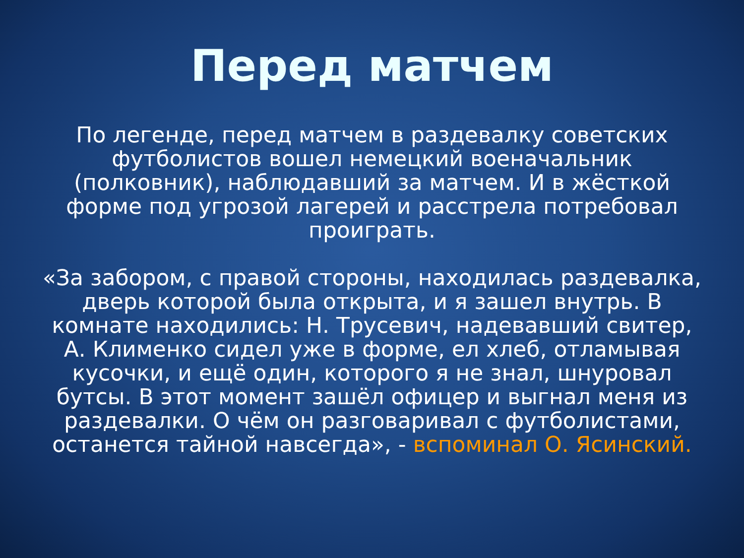Перед матчем
По легенде, перед матчем в раздевалку советских футболистов вошел немецкий военачальник (полковник), наблюдавший за матчем. И в жёсткой форме под угрозой лагерей и расстрела потребовал проиграть.
«За забором, с правой стороны, находилась раздевалка, дверь которой была открыта, и я зашел внутрь. В комнате находились: Н. Трусевич, надевавший свитер, А. Клименко сидел уже в форме, ел хлеб, отламывая кусочки, и ещё один, которого я не знал, шнуровал бутсы. В этот момент зашёл офицер и выгнал меня из раздевалки. О чём он разговаривал с футболистами, останется тайной навсегда», - вспоминал О. Ясинский.